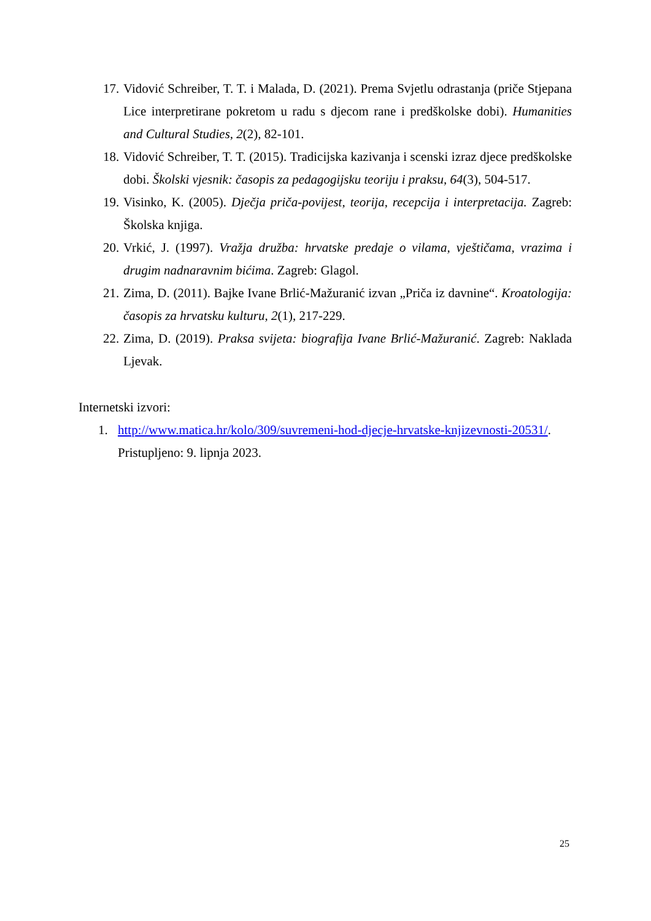17. Vidović Schreiber, T. T. i Malada, D. (2021). Prema Svjetlu odrastanja (priče Stjepana Lice interpretirane pokretom u radu s djecom rane i predškolske dobi). Humanities and Cultural Studies, 2(2), 82-101.
18. Vidović Schreiber, T. T. (2015). Tradicijska kazivanja i scenski izraz djece predškolske dobi. Školski vjesnik: časopis za pedagogijsku teoriju i praksu, 64(3), 504-517.
19. Visinko, K. (2005). Dječja priča-povijest, teorija, recepcija i interpretacija. Zagreb: Školska knjiga.
20. Vrkić, J. (1997). Vražja družba: hrvatske predaje o vilama, vještičama, vrazima i drugim nadnaravnim bićima. Zagreb: Glagol.
21. Zima, D. (2011). Bajke Ivane Brlić-Mažuranić izvan „Priča iz davnine“. Kroatologija: časopis za hrvatsku kulturu, 2(1), 217-229.
22. Zima, D. (2019). Praksa svijeta: biografija Ivane Brlić-Mažuranić. Zagreb: Naklada Ljevak.
Internetski izvori:
1. http://www.matica.hr/kolo/309/suvremeni-hod-djecje-hrvatske-knjizevnosti-20531/.
Pristupljeno: 9. lipnja 2023.
25